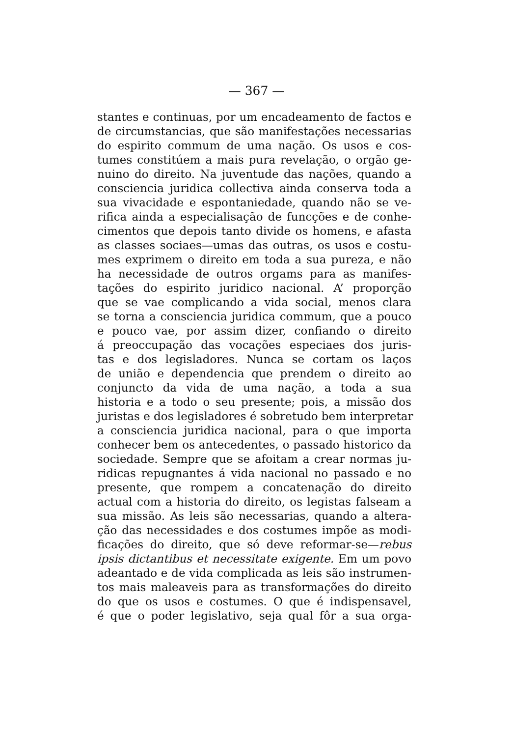— 367 —
stantes e continuas, por um encadeamento de factos e
de circumstancias, que são manifestações necessarias
do espirito commum de uma nação. Os usos e cos-
tumes constitúem a mais pura revelação, o orgão ge-
nuino do direito. Na juventude das nações, quando a
consciencia juridica collectiva ainda conserva toda a
sua vivacidade e espontaniedade, quando não se ve-
rifica ainda a especialisação de funcções e de conhe-
cimentos que depois tanto divide os homens, e afasta
as classes sociaes—umas das outras, os usos e costu-
mes exprimem o direito em toda a sua pureza, e não
ha necessidade de outros orgams para as manifes-
tações do espirito juridico nacional. A’ proporção
que se vae complicando a vida social, menos clara
se torna a consciencia juridica commum, que a pouco
e pouco vae, por assim dizer, confiando o direito
á preoccupação das vocações especiaes dos juris-
tas e dos legisladores. Nunca se cortam os laços
de união e dependencia que prendem o direito ao
conjuncto da vida de uma nação, a toda a sua
historia e a todo o seu presente; pois, a missão dos
juristas e dos legisladores é sobretudo bem interpretar
a consciencia juridica nacional, para o que importa
conhecer bem os antecedentes, o passado historico da
sociedade. Sempre que se afoitam a crear normas ju-
ridicas repugnantes á vida nacional no passado e no
presente, que rompem a concatenação do direito
actual com a historia do direito, os legistas falseam a
sua missão. As leis são necessarias, quando a altera-
ção das necessidades e dos costumes impõe as modi-
ficações do direito, que só deve reformar-se—rebus
ipsis dictantibus et necessitate exigente. Em um povo
adeantado e de vida complicada as leis são instrumen-
tos mais maleaveis para as transformações do direito
do que os usos e costumes. O que é indispensavel,
é que o poder legislativo, seja qual fôr a sua orga-